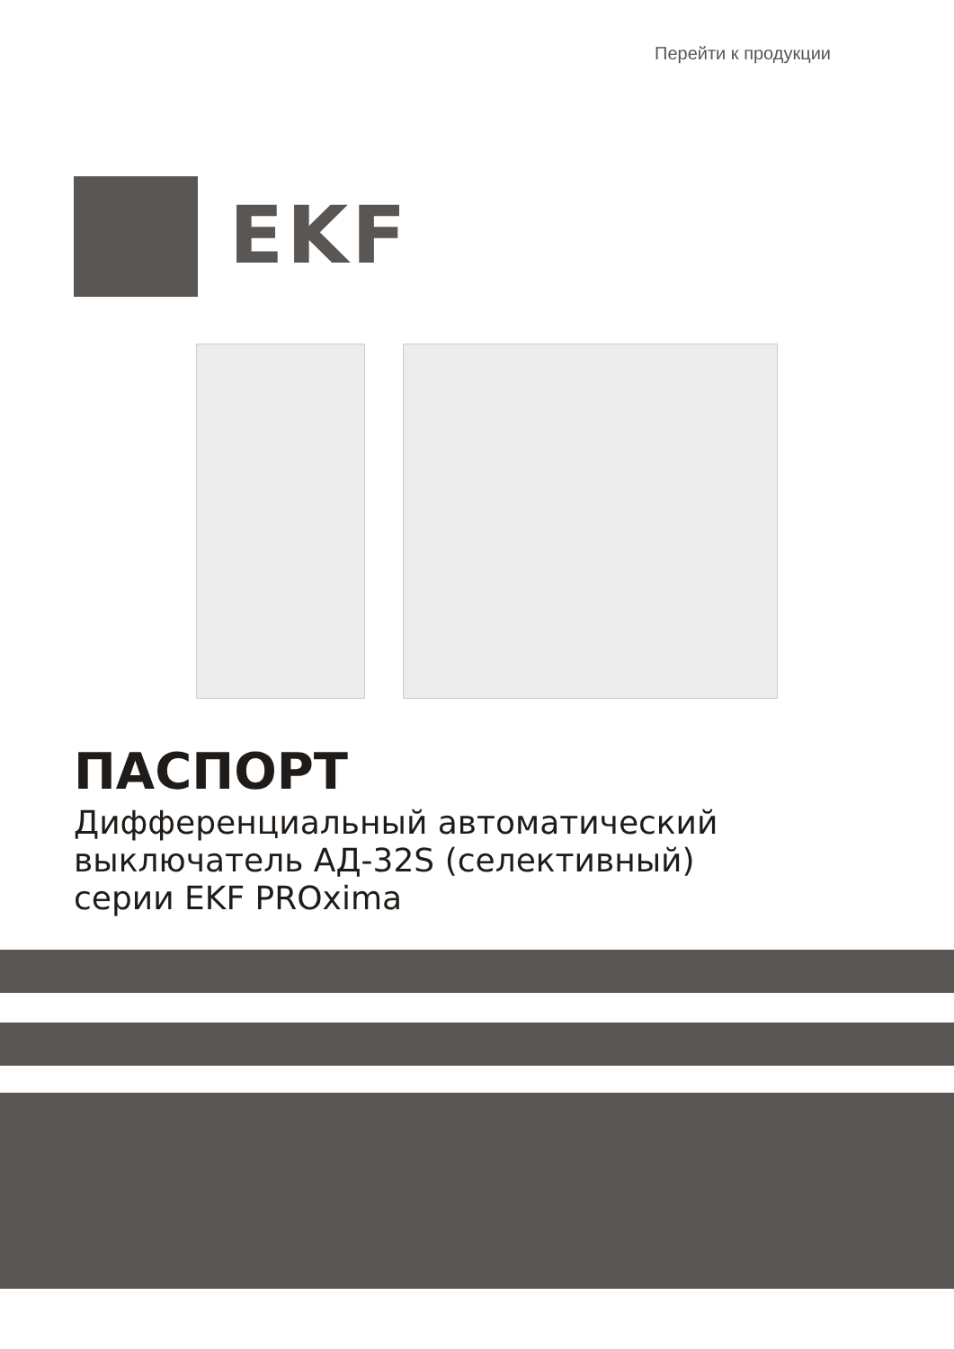Перейти к продукции
EKF
ПАСПОРТ
Дифференциальный автоматический
выключатель АД-32S (селективный)
серии EKF PROxima